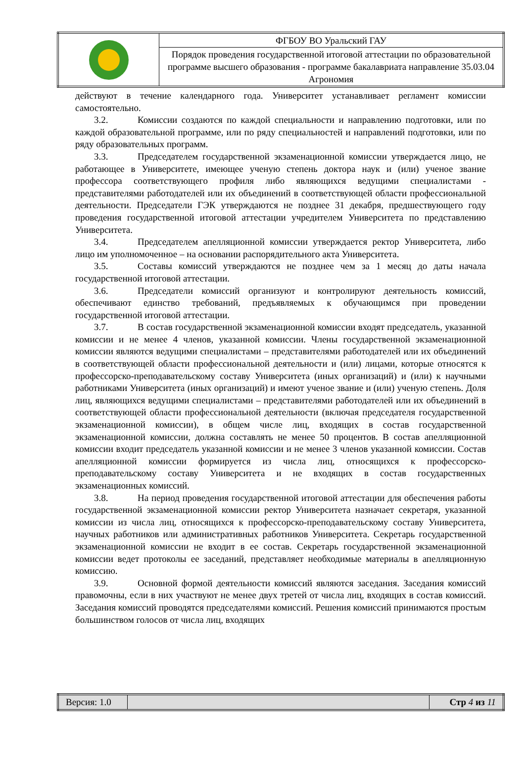| | ФГБОУ ВО Уральский ГАУ |
| | Порядок проведения государственной итоговой аттестации по образовательной программе высшего образования - программе бакалавриата направление 35.03.04 Агрономия |
действуют в течение календарного года. Университет устанавливает регламент комиссии самостоятельно.
3.2. Комиссии создаются по каждой специальности и направлению подготовки, или по каждой образовательной программе, или по ряду специальностей и направлений подготовки, или по ряду образовательных программ.
3.3. Председателем государственной экзаменационной комиссии утверждается лицо, не работающее в Университете, имеющее ученую степень доктора наук и (или) ученое звание профессора соответствующего профиля либо являющихся ведущими специалистами - представителями работодателей или их объединений в соответствующей области профессиональной деятельности. Председатели ГЭК утверждаются не позднее 31 декабря, предшествующего году проведения государственной итоговой аттестации учредителем Университета по представлению Университета.
3.4. Председателем апелляционной комиссии утверждается ректор Университета, либо лицо им уполномоченное – на основании распорядительного акта Университета.
3.5. Составы комиссий утверждаются не позднее чем за 1 месяц до даты начала государственной итоговой аттестации.
3.6. Председатели комиссий организуют и контролируют деятельность комиссий, обеспечивают единство требований, предъявляемых к обучающимся при проведении государственной итоговой аттестации.
3.7. В состав государственной экзаменационной комиссии входят председатель, указанной комиссии и не менее 4 членов, указанной комиссии. Члены государственной экзаменационной комиссии являются ведущими специалистами – представителями работодателей или их объединений в соответствующей области профессиональной деятельности и (или) лицами, которые относятся к профессорско-преподавательскому составу Университета (иных организаций) и (или) к научными работниками Университета (иных организаций) и имеют ученое звание и (или) ученую степень. Доля лиц, являющихся ведущими специалистами – представителями работодателей или их объединений в соответствующей области профессиональной деятельности (включая председателя государственной экзаменационной комиссии), в общем числе лиц, входящих в состав государственной экзаменационной комиссии, должна составлять не менее 50 процентов. В состав апелляционной комиссии входит председатель указанной комиссии и не менее 3 членов указанной комиссии. Состав апелляционной комиссии формируется из числа лиц, относящихся к профессорско-преподавательскому составу Университета и не входящих в состав государственных экзаменационных комиссий.
3.8. На период проведения государственной итоговой аттестации для обеспечения работы государственной экзаменационной комиссии ректор Университета назначает секретаря, указанной комиссии из числа лиц, относящихся к профессорско-преподавательскому составу Университета, научных работников или административных работников Университета. Секретарь государственной экзаменационной комиссии не входит в ее состав. Секретарь государственной экзаменационной комиссии ведет протоколы ее заседаний, представляет необходимые материалы в апелляционную комиссию.
3.9. Основной формой деятельности комиссий являются заседания. Заседания комиссий правомочны, если в них участвуют не менее двух третей от числа лиц, входящих в состав комиссий. Заседания комиссий проводятся председателями комиссий. Решения комиссий принимаются простым большинством голосов от числа лиц, входящих
| Версия: 1.0 | | Стр 4 из 11 |